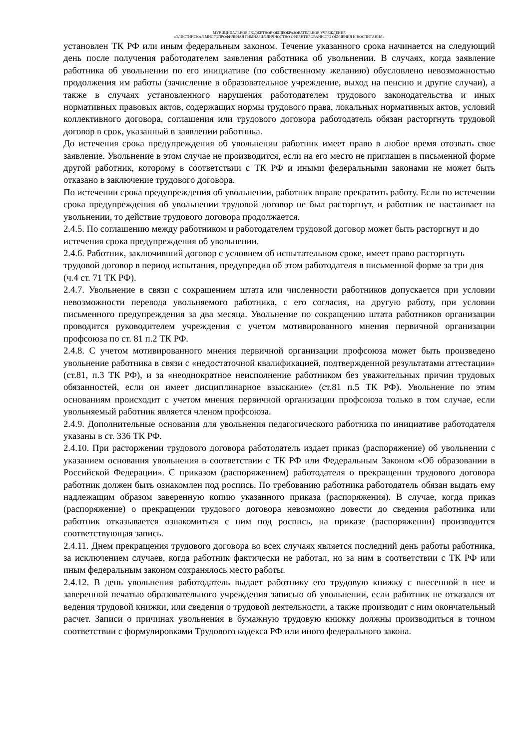МУНИЦИПАЛЬНОЕ БЮДЖЕТНОЕ ОБЩЕОБРАЗОВАТЕЛЬНОЕ УЧРЕЖДЕНИЕ
«ЭЛИСТИНСКАЯ МНОГОПРОФИЛЬНАЯ ГИМНАЗИЯ ЛИЧНОСТНО ОРИЕНТИРОВАННОГО ОБУЧЕНИЯ И ВОСПИТАНИЯ»
установлен ТК РФ или иным федеральным законом. Течение указанного срока начинается на следующий день после получения работодателем заявления работника об увольнении. В случаях, когда заявление работника об увольнении по его инициативе (по собственному желанию) обусловлено невозможностью продолжения им работы (зачисление в образовательное учреждение, выход на пенсию и другие случаи), а также в случаях установленного нарушения работодателем трудового законодательства и иных нормативных правовых актов, содержащих нормы трудового права, локальных нормативных актов, условий коллективного договора, соглашения или трудового договора работодатель обязан расторгнуть трудовой договор в срок, указанный в заявлении работника.
До истечения срока предупреждения об увольнении работник имеет право в любое время отозвать свое заявление. Увольнение в этом случае не производится, если на его место не приглашен в письменной форме другой работник, которому в соответствии с ТК РФ и иными федеральными законами не может быть отказано в заключение трудового договора.
По истечении срока предупреждения об увольнении, работник вправе прекратить работу. Если по истечении срока предупреждения об увольнении трудовой договор не был расторгнут, и работник не настаивает на увольнении, то действие трудового договора продолжается.
2.4.5. По соглашению между работником и работодателем трудовой договор может быть расторгнут и до истечения срока предупреждения об увольнении.
2.4.6. Работник, заключивший договор с условием об испытательном сроке, имеет право расторгнуть трудовой договор в период испытания, предупредив об этом работодателя в письменной форме за три дня (ч.4 ст. 71 ТК РФ).
2.4.7. Увольнение в связи с сокращением штата или численности работников допускается при условии невозможности перевода увольняемого работника, с его согласия, на другую работу, при условии письменного предупреждения за два месяца. Увольнение по сокращению штата работников организации проводится руководителем учреждения с учетом мотивированного мнения первичной организации профсоюза по ст. 81 п.2 ТК РФ.
2.4.8. С учетом мотивированного мнения первичной организации профсоюза может быть произведено увольнение работника в связи с «недостаточной квалификацией, подтвержденной результатами аттестации» (ст.81, п.3 ТК РФ), и за «неоднократное неисполнение работником без уважительных причин трудовых обязанностей, если он имеет дисциплинарное взыскание» (ст.81 п.5 ТК РФ). Увольнение по этим основаниям происходит с учетом мнения первичной организации профсоюза только в том случае, если увольняемый работник является членом профсоюза.
2.4.9. Дополнительные основания для увольнения педагогического работника по инициативе работодателя указаны в ст. 336 ТК РФ.
2.4.10. При расторжении трудового договора работодатель издает приказ (распоряжение) об увольнении с указанием основания увольнения в соответствии с ТК РФ или Федеральным Законом «Об образовании в Российской Федерации». С приказом (распоряжением) работодателя о прекращении трудового договора работник должен быть ознакомлен под роспись. По требованию работника работодатель обязан выдать ему надлежащим образом заверенную копию указанного приказа (распоряжения). В случае, когда приказ (распоряжение) о прекращении трудового договора невозможно довести до сведения работника или работник отказывается ознакомиться с ним под роспись, на приказе (распоряжении) производится соответствующая запись.
2.4.11. Днем прекращения трудового договора во всех случаях является последний день работы работника, за исключением случаев, когда работник фактически не работал, но за ним в соответствии с ТК РФ или иным федеральным законом сохранялось место работы.
2.4.12. В день увольнения работодатель выдает работнику его трудовую книжку с внесенной в нее и заверенной печатью образовательного учреждения записью об увольнении, если работник не отказался от ведения трудовой книжки, или сведения о трудовой деятельности, а также производит с ним окончательный расчет. Записи о причинах увольнения в бумажную трудовую книжку должны производиться в точном соответствии с формулировками Трудового кодекса РФ или иного федерального закона.